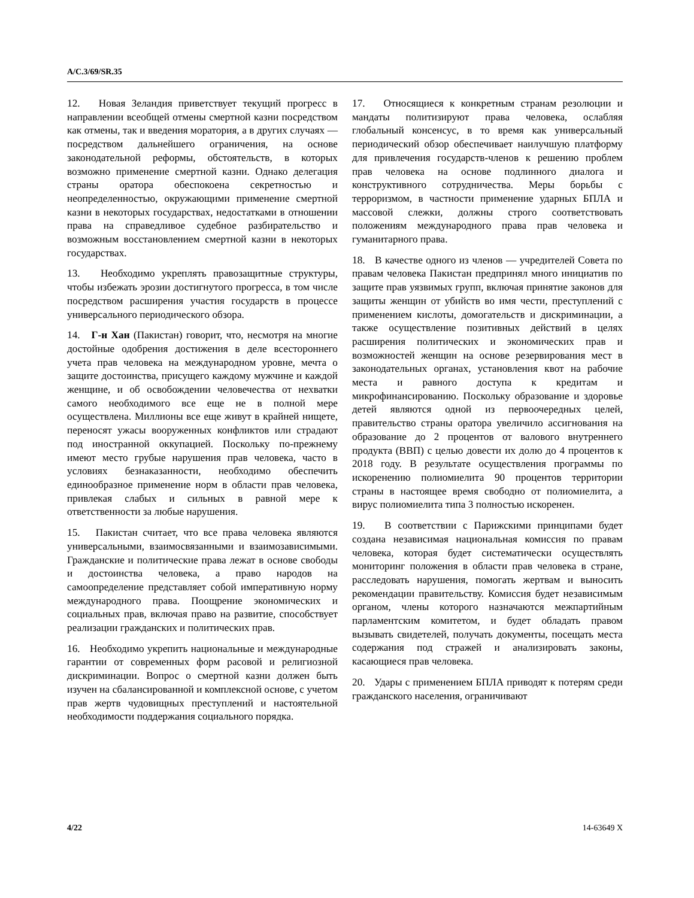A/C.3/69/SR.35
12. Новая Зеландия приветствует текущий прогресс в направлении всеобщей отмены смертной казни посредством как отмены, так и введения моратория, а в других случаях — посредством дальнейшего ограничения, на основе законодательной реформы, обстоятельств, в которых возможно применение смертной казни. Однако делегация страны оратора обеспокоена секретностью и неопределенностью, окружающими применение смертной казни в некоторых государствах, недостатками в отношении права на справедливое судебное разбирательство и возможным восстановлением смертной казни в некоторых государствах.
13. Необходимо укреплять правозащитные структуры, чтобы избежать эрозии достигнутого прогресса, в том числе посредством расширения участия государств в процессе универсального периодического обзора.
14. Г-н Хан (Пакистан) говорит, что, несмотря на многие достойные одобрения достижения в деле всестороннего учета прав человека на международном уровне, мечта о защите достоинства, присущего каждому мужчине и каждой женщине, и об освобождении человечества от нехватки самого необходимого все еще не в полной мере осуществлена. Миллионы все еще живут в крайней нищете, переносят ужасы вооруженных конфликтов или страдают под иностранной оккупацией. Поскольку по-прежнему имеют место грубые нарушения прав человека, часто в условиях безнаказанности, необходимо обеспечить единообразное применение норм в области прав человека, привлекая слабых и сильных в равной мере к ответственности за любые нарушения.
15. Пакистан считает, что все права человека являются универсальными, взаимосвязанными и взаимозависимыми. Гражданские и политические права лежат в основе свободы и достоинства человека, а право народов на самоопределение представляет собой императивную норму международного права. Поощрение экономических и социальных прав, включая право на развитие, способствует реализации гражданских и политических прав.
16. Необходимо укрепить национальные и международные гарантии от современных форм расовой и религиозной дискриминации. Вопрос о смертной казни должен быть изучен на сбалансированной и комплексной основе, с учетом прав жертв чудовищных преступлений и настоятельной необходимости поддержания социального порядка.
17. Относящиеся к конкретным странам резолюции и мандаты политизируют права человека, ослабляя глобальный консенсус, в то время как универсальный периодический обзор обеспечивает наилучшую платформу для привлечения государств-членов к решению проблем прав человека на основе подлинного диалога и конструктивного сотрудничества. Меры борьбы с терроризмом, в частности применение ударных БПЛА и массовой слежки, должны строго соответствовать положениям международного права прав человека и гуманитарного права.
18. В качестве одного из членов — учредителей Совета по правам человека Пакистан предпринял много инициатив по защите прав уязвимых групп, включая принятие законов для защиты женщин от убийств во имя чести, преступлений с применением кислоты, домогательств и дискриминации, а также осуществление позитивных действий в целях расширения политических и экономических прав и возможностей женщин на основе резервирования мест в законодательных органах, установления квот на рабочие места и равного доступа к кредитам и микрофинансированию. Поскольку образование и здоровье детей являются одной из первоочередных целей, правительство страны оратора увеличило ассигнования на образование до 2 процентов от валового внутреннего продукта (ВВП) с целью довести их долю до 4 процентов к 2018 году. В результате осуществления программы по искоренению полиомиелита 90 процентов территории страны в настоящее время свободно от полиомиелита, а вирус полиомиелита типа 3 полностью искоренен.
19. В соответствии с Парижскими принципами будет создана независимая национальная комиссия по правам человека, которая будет систематически осуществлять мониторинг положения в области прав человека в стране, расследовать нарушения, помогать жертвам и выносить рекомендации правительству. Комиссия будет независимым органом, члены которого назначаются межпартийным парламентским комитетом, и будет обладать правом вызывать свидетелей, получать документы, посещать места содержания под стражей и анализировать законы, касающиеся прав человека.
20. Удары с применением БПЛА приводят к потерям среди гражданского населения, ограничивают
4/22 14-63649 X